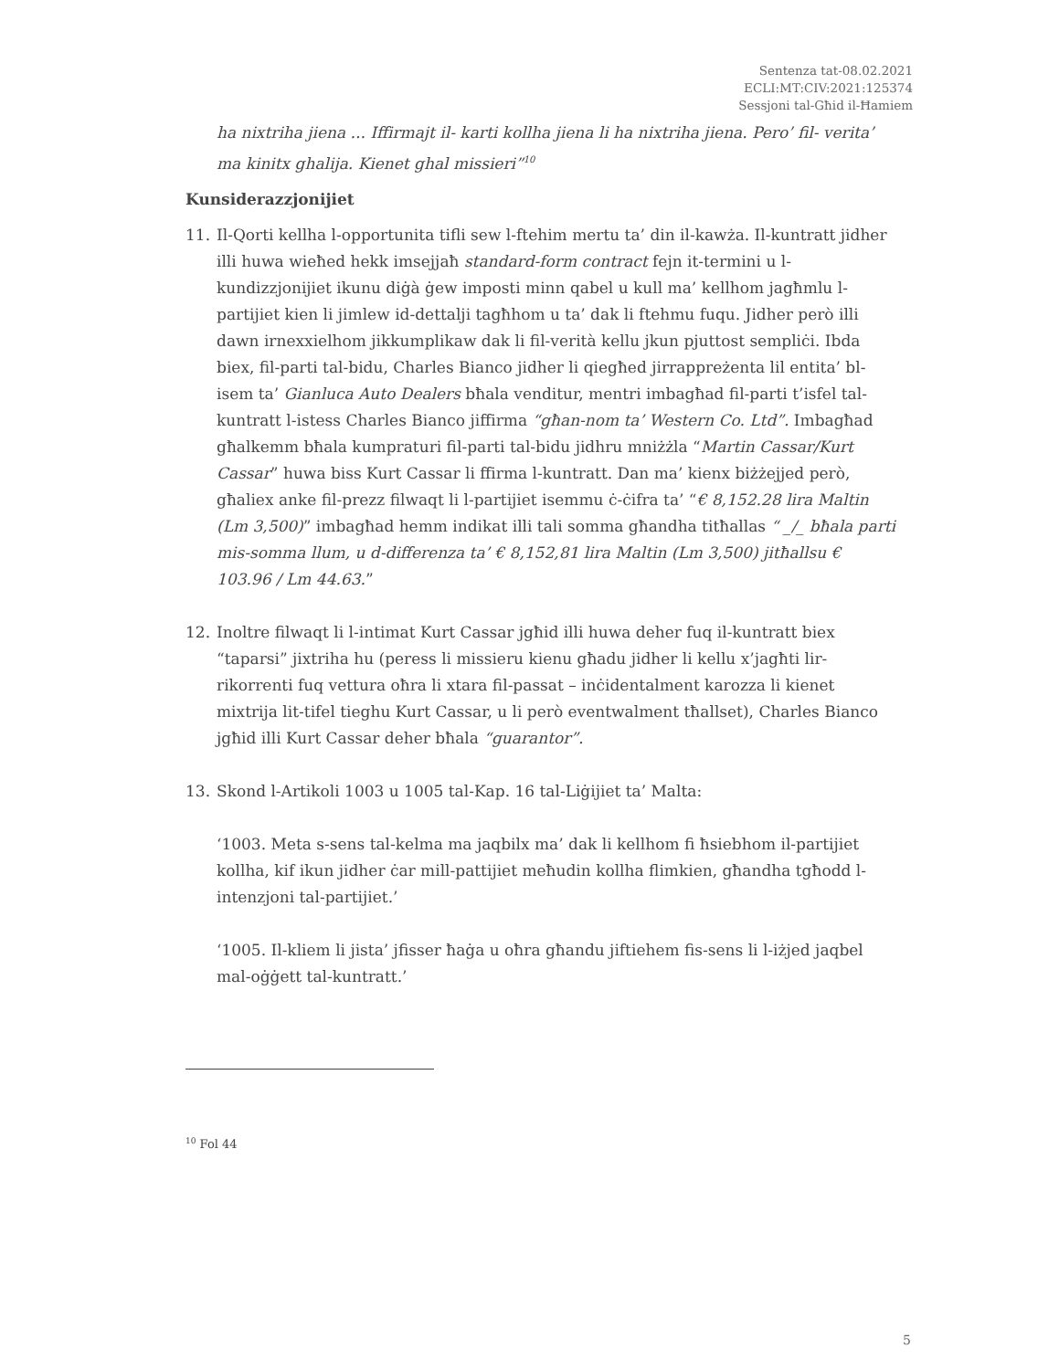Sentenza tat-08.02.2021
ECLI:MT:CIV:2021:125374
Sessjoni tal-Għid il-Ħamiem
ha nixtriha jiena ... Iffirmajt il- karti kollha jiena li ha nixtriha jiena. Pero’ fil- verita’ ma kinitx ghalija. Kienet ghal missieri”<sup>10</sup>
Kunsiderazzjonijiet
11. Il-Qorti kellha l-opportunita tifli sew l-ftehim mertu ta’ din il-kawża. Il-kuntratt jidher illi huwa wieħed hekk imsejjaħ standard-form contract fejn it-termini u l-kundizzjonijiet ikunu diġà ġew imposti minn qabel u kull ma’ kellhom jagħmlu l-partijiet kien li jimlew id-dettalji tagħhom u ta’ dak li ftehmu fuqu. Jidher però illi dawn irnexxielhom jikkumplikaw dak li fil-verità kellu jkun pjuttost sempliċi. Ibda biex, fil-parti tal-bidu, Charles Bianco jidher li qiegħed jirrappreżenta lil entita’ bl-isem ta’ Gianluca Auto Dealers bħala venditur, mentri imbagħad fil-parti t’isfel tal-kuntratt l-istess Charles Bianco jiffirma “għan-nom ta’ Western Co. Ltd”. Imbagħad għalkemm bħala kumpraturi fil-parti tal-bidu jidhru mniżżla “Martin Cassar/Kurt Cassar” huwa biss Kurt Cassar li ffirma l-kuntratt. Dan ma’ kienx biżżejjed però, għaliex anke fil-prezz filwaqt li l-partijiet isemmu ċ-ċifra ta’ “€ 8,152.28 lira Maltin (Lm 3,500)” imbagħad hemm indikat illi tali somma għandha titħallas “ _/_ bħala parti mis-somma llum, u d-differenza ta’ € 8,152,81 lira Maltin (Lm 3,500) jitħallsu € 103.96 / Lm 44.63.”
12. Inoltre filwaqt li l-intimat Kurt Cassar jgħid illi huwa deher fuq il-kuntratt biex “taparsi” jixtriha hu (peress li missieru kienu għadu jidher li kellu x’jagħti lir-rikorrenti fuq vettura oħra li xtara fil-passat – inċidentalment karozza li kienet mixtrija lit-tifel tieghu Kurt Cassar, u li però eventwalment tħallset), Charles Bianco jgħid illi Kurt Cassar deher bħala “guarantor”.
13. Skond l-Artikoli 1003 u 1005 tal-Kap. 16 tal-Liġijiet ta’ Malta:
‘1003. Meta s-sens tal-kelma ma jaqbilx ma’ dak li kellhom fi ħsiebhom il-partijiet kollha, kif ikun jidher ċar mill-pattijiet meħudin kollha flimkien, għandha tgħodd l-intenzjoni tal-partijiet.’
‘1005. Il-kliem li jista’ jfisser ħaġa u oħra għandu jiftiehem fis-sens li l-iżjed jaqbel mal-oġġett tal-kuntratt.’
<sup>10</sup> Fol 44
5